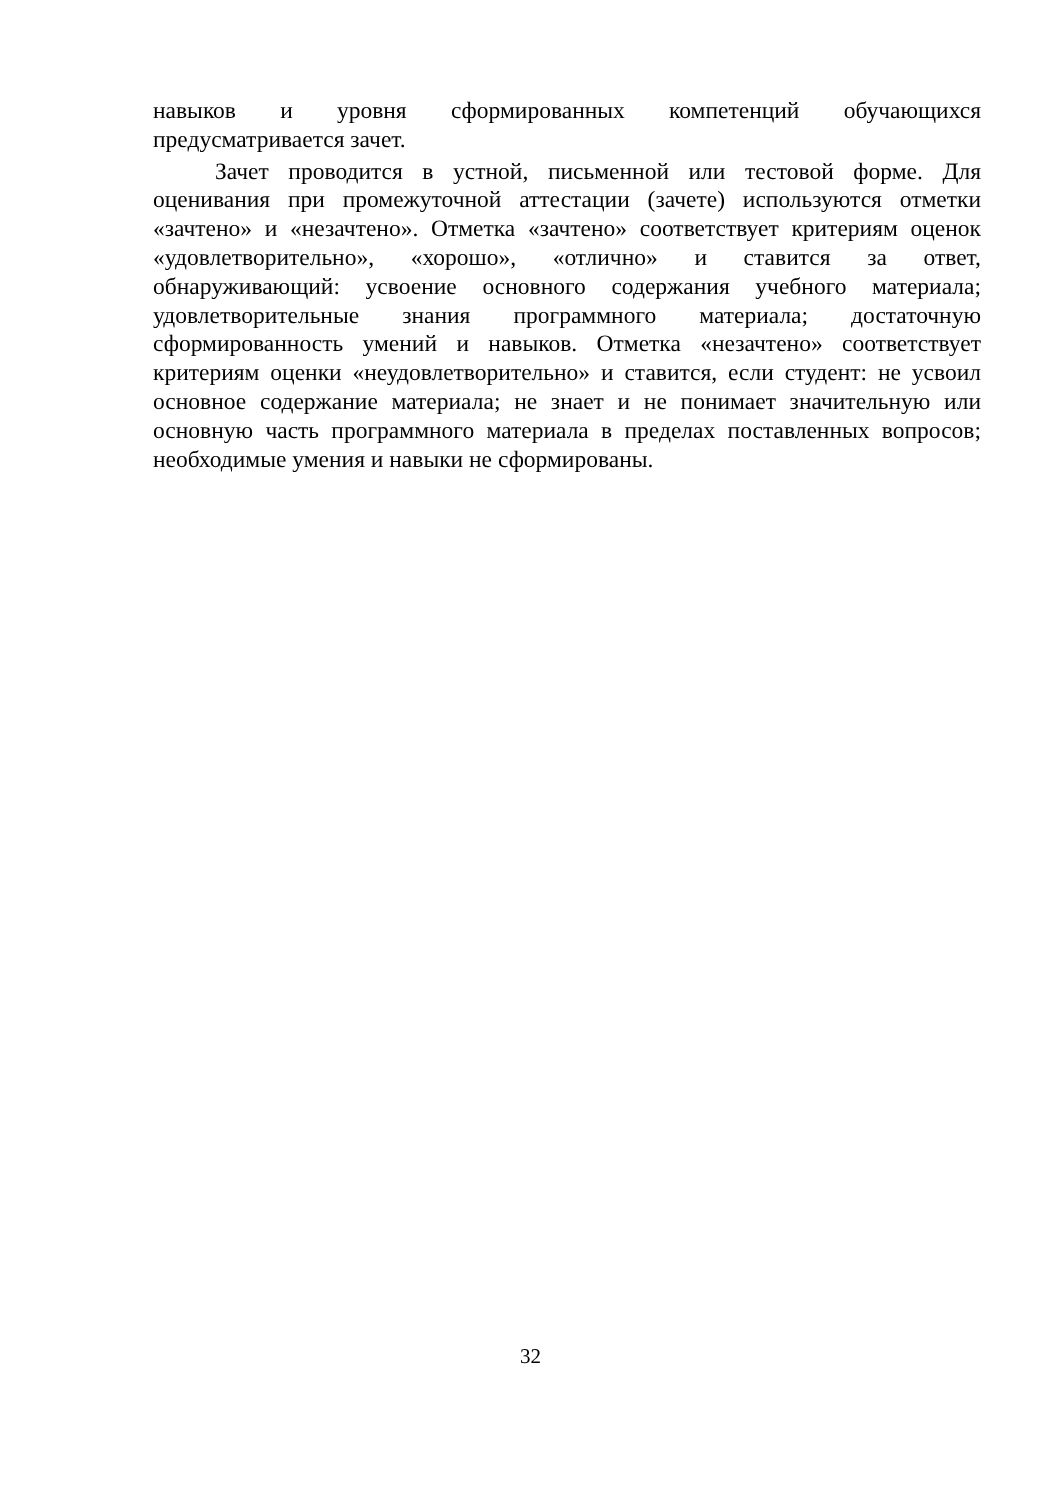навыков и уровня сформированных компетенций обучающихся предусматривается зачет.
Зачет проводится в устной, письменной или тестовой форме. Для оценивания при промежуточной аттестации (зачете) используются отметки «зачтено» и «незачтено». Отметка «зачтено» соответствует критериям оценок «удовлетворительно», «хорошо», «отлично» и ставится за ответ, обнаруживающий: усвоение основного содержания учебного материала; удовлетворительные знания программного материала; достаточную сформированность умений и навыков. Отметка «незачтено» соответствует критериям оценки «неудовлетворительно» и ставится, если студент: не усвоил основное содержание материала; не знает и не понимает значительную или основную часть программного материала в пределах поставленных вопросов; необходимые умения и навыки не сформированы.
32